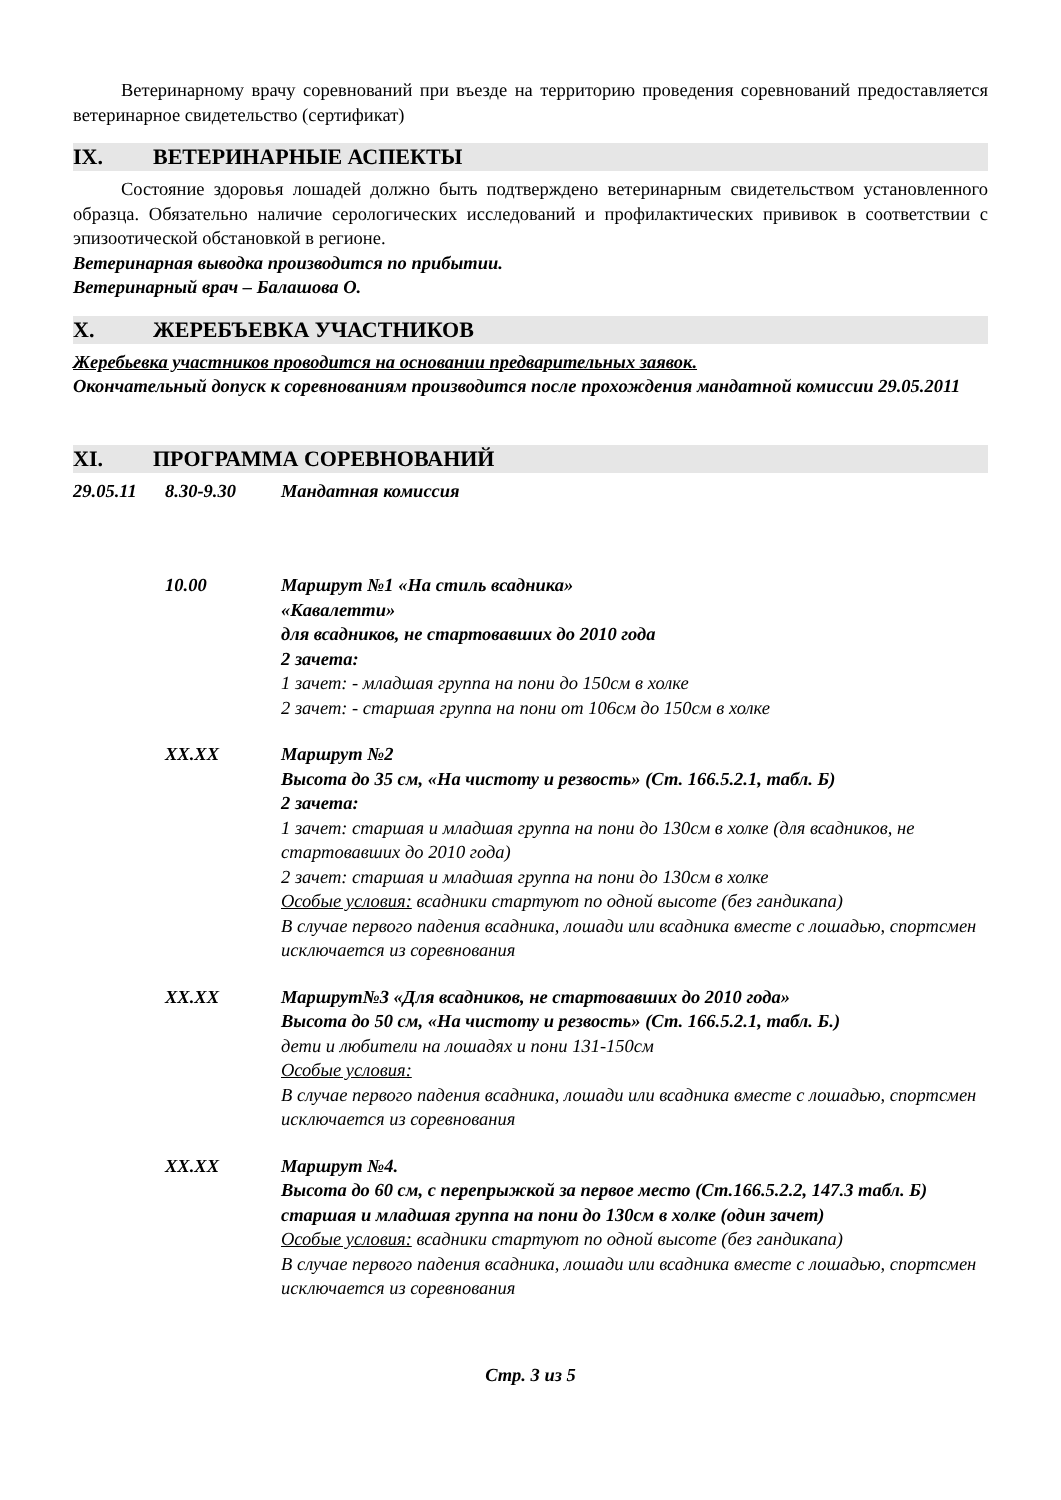Ветеринарному врачу соревнований при въезде на территорию проведения соревнований предоставляется ветеринарное свидетельство (сертификат)
IX. ВЕТЕРИНАРНЫЕ АСПЕКТЫ
Состояние здоровья лошадей должно быть подтверждено ветеринарным свидетельством установленного образца. Обязательно наличие серологических исследований и профилактических прививок в соответствии с эпизоотической обстановкой в регионе.
Ветеринарная выводка производится по прибытии.
Ветеринарный врач – Балашова О.
X. ЖЕРЕБЪЕВКА УЧАСТНИКОВ
Жеребьевка участников проводится на основании предварительных заявок.
Окончательный допуск к соревнованиям производится после прохождения мандатной комиссии 29.05.2011
XI. ПРОГРАММА СОРЕВНОВАНИЙ
29.05.11 8.30-9.30 Мандатная комиссия
10.00 Маршрут №1 «На стиль всадника»
«Кавалетти»
для всадников, не стартовавших до 2010 года
2 зачета:
1 зачет: - младшая группа на пони до 150см в холке
2 зачет: - старшая группа на пони от 106см до 150см в холке
XX.XX Маршрут №2
Высота до 35 см, «На чистоту и резвость» (Ст. 166.5.2.1, табл. Б)
2 зачета:
1 зачет: старшая и младшая группа на пони до 130см в холке (для всадников, не стартовавших до 2010 года)
2 зачет: старшая и младшая группа на пони до 130см в холке
Особые условия: всадники стартуют по одной высоте (без гандикапа)
В случае первого падения всадника, лошади или всадника вместе с лошадью, спортсмен исключается из соревнования
XX.XX Маршрут№3 «Для всадников, не стартовавших до 2010 года»
Высота до 50 см, «На чистоту и резвость» (Ст. 166.5.2.1, табл. Б.)
дети и любители на лошадях и пони 131-150см
Особые условия:
В случае первого падения всадника, лошади или всадника вместе с лошадью, спортсмен исключается из соревнования
XX.XX Маршрут №4.
Высота до 60 см, с перепрыжкой за первое место (Ст.166.5.2.2, 147.3 табл. Б)
старшая и младшая группа на пони до 130см в холке (один зачет)
Особые условия: всадники стартуют по одной высоте (без гандикапа)
В случае первого падения всадника, лошади или всадника вместе с лошадью, спортсмен исключается из соревнования
Стр. 3 из 5